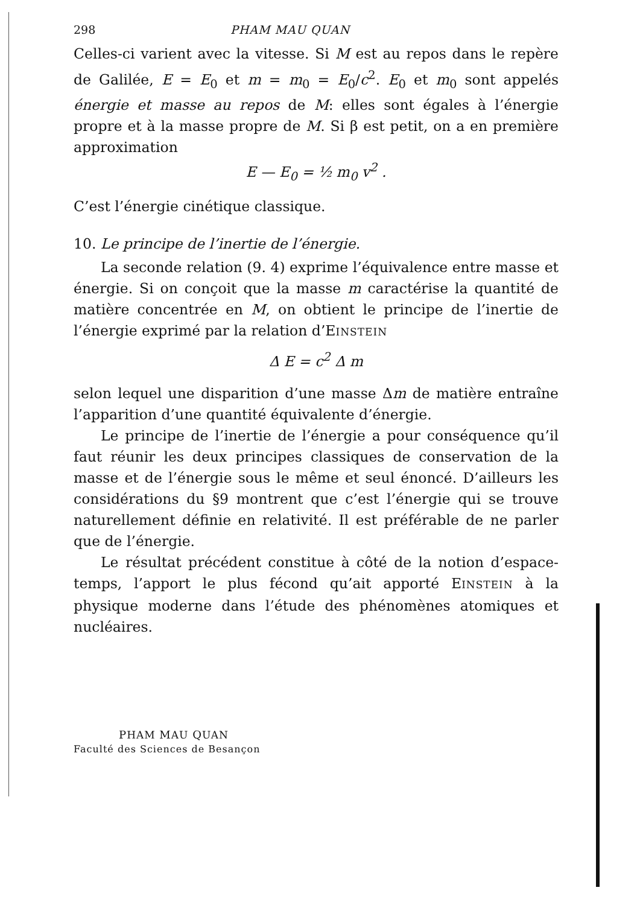298 PHAM MAU QUAN
Celles-ci varient avec la vitesse. Si M est au repos dans le repère de Galilée, E = E<sub>0</sub> et m = m<sub>0</sub> = E<sub>0</sub>/c<sup>2</sup>. E<sub>0</sub> et m<sub>0</sub> sont appelés énergie et masse au repos de M: elles sont égales à l’énergie propre et à la masse propre de M. Si β est petit, on a en première approximation
E — E<sub>0</sub> = ½ m<sub>0</sub> v<sup>2</sup> .
C’est l’énergie cinétique classique.
10. Le principe de l’inertie de l’énergie.
La seconde relation (9. 4) exprime l’équivalence entre masse et énergie. Si on conçoit que la masse m caractérise la quantité de matière concentrée en M, on obtient le principe de l’inertie de l’énergie exprimé par la relation d’EINSTEIN
Δ E = c<sup>2</sup> Δ m
selon lequel une disparition d’une masse Δm de matière entraîne l’apparition d’une quantité équivalente d’énergie.
Le principe de l’inertie de l’énergie a pour conséquence qu’il faut réunir les deux principes classiques de conservation de la masse et de l’énergie sous le même et seul énoncé. D’ailleurs les considérations du §9 montrent que c’est l’énergie qui se trouve naturellement définie en relativité. Il est préférable de ne parler que de l’énergie.
Le résultat précédent constitue à côté de la notion d’espace-temps, l’apport le plus fécond qu’ait apporté EINSTEIN à la physique moderne dans l’étude des phénomènes atomiques et nucléaires.
PHAM MAU QUAN
Faculté des Sciences de Besançon